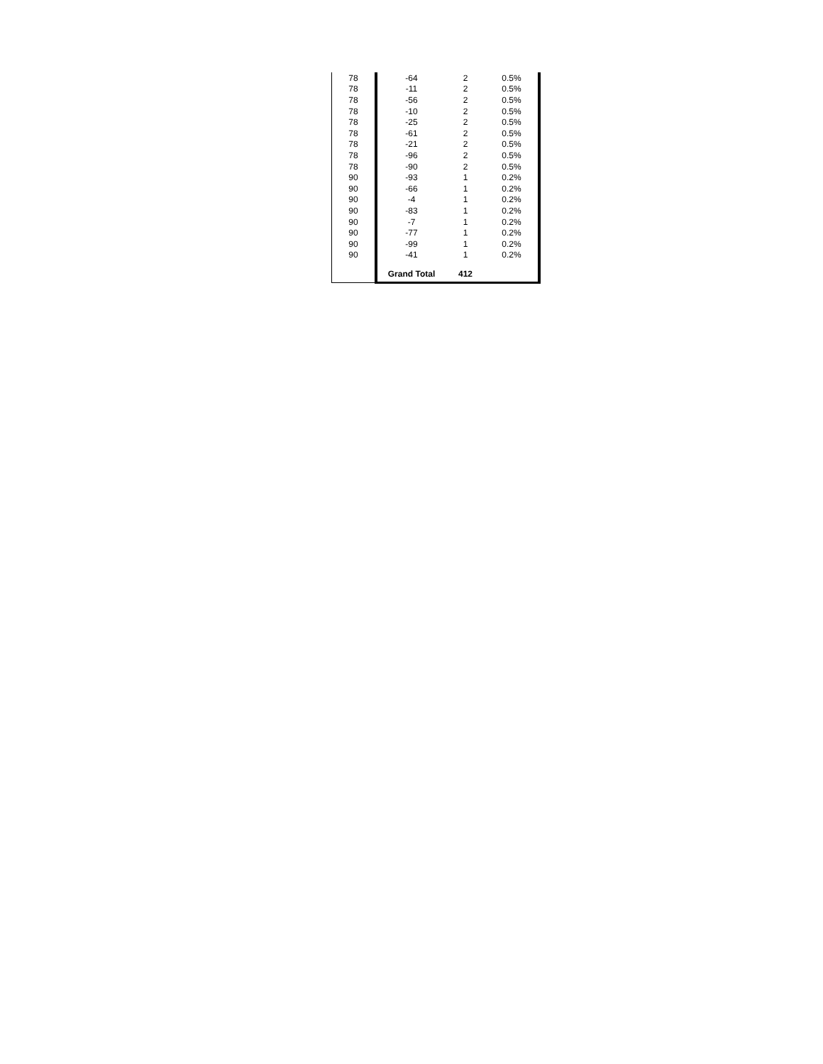| 78 | -64 | 2 | 0.5% |
| 78 | -11 | 2 | 0.5% |
| 78 | -56 | 2 | 0.5% |
| 78 | -10 | 2 | 0.5% |
| 78 | -25 | 2 | 0.5% |
| 78 | -61 | 2 | 0.5% |
| 78 | -21 | 2 | 0.5% |
| 78 | -96 | 2 | 0.5% |
| 78 | -90 | 2 | 0.5% |
| 90 | -93 | 1 | 0.2% |
| 90 | -66 | 1 | 0.2% |
| 90 | -4 | 1 | 0.2% |
| 90 | -83 | 1 | 0.2% |
| 90 | -7 | 1 | 0.2% |
| 90 | -77 | 1 | 0.2% |
| 90 | -99 | 1 | 0.2% |
| 90 | -41 | 1 | 0.2% |
| | Grand Total | 412 | |